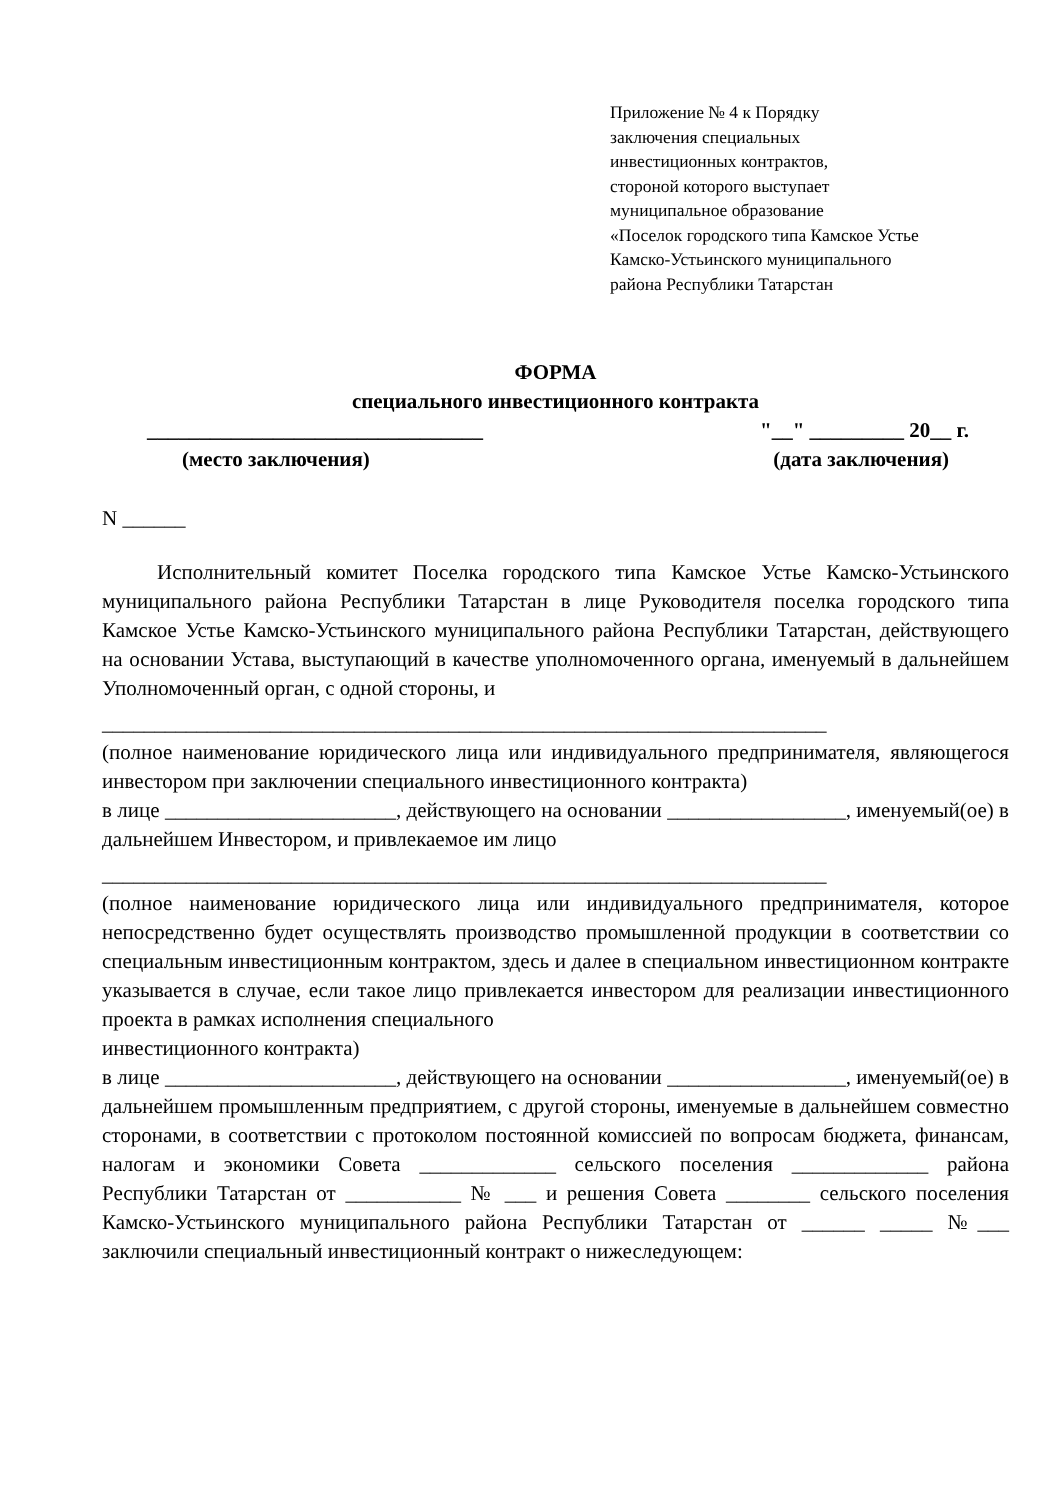Приложение № 4 к Порядку
заключения специальных
инвестиционных контрактов,
стороной которого выступает
муниципальное образование
«Поселок городского типа Камское Устье
Камско-Устьинского муниципального
района Республики Татарстан
ФОРМА
специального инвестиционного контракта
________________________________ "__" _________ 20__ г.
(место заключения) (дата заключения)
N ______
Исполнительный комитет Поселка городского типа Камское Устье Камско-Устьинского муниципального района Республики Татарстан в лице Руководителя поселка городского типа Камское Устье Камско-Устьинского муниципального района Республики Татарстан, действующего на основании Устава, выступающий в качестве уполномоченного органа, именуемый в дальнейшем Уполномоченный орган, с одной стороны, и
_____________________________________________________________________
(полное наименование юридического лица или индивидуального предпринимателя, являющегося инвестором при заключении специального инвестиционного контракта)
в лице ______________________, действующего на основании _________________, именуемый(ое) в дальнейшем Инвестором, и привлекаемое им лицо
_____________________________________________________________________
(полное наименование юридического лица или индивидуального предпринимателя, которое непосредственно будет осуществлять производство промышленной продукции в соответствии со специальным инвестиционным контрактом, здесь и далее в специальном инвестиционном контракте указывается в случае, если такое лицо привлекается инвестором для реализации инвестиционного проекта в рамках исполнения специального
инвестиционного контракта)
в лице ______________________, действующего на основании _________________, именуемый(ое) в дальнейшем промышленным предприятием, с другой стороны, именуемые в дальнейшем совместно сторонами, в соответствии с протоколом постоянной комиссией по вопросам бюджета, финансам, налогам и экономики Совета _____________ сельского поселения _____________ района Республики Татарстан от ___________ № ___ и решения Совета ________ сельского поселения Камско-Устьинского муниципального района Республики Татарстан от ______ _____ №___ заключили специальный инвестиционный контракт о нижеследующем: